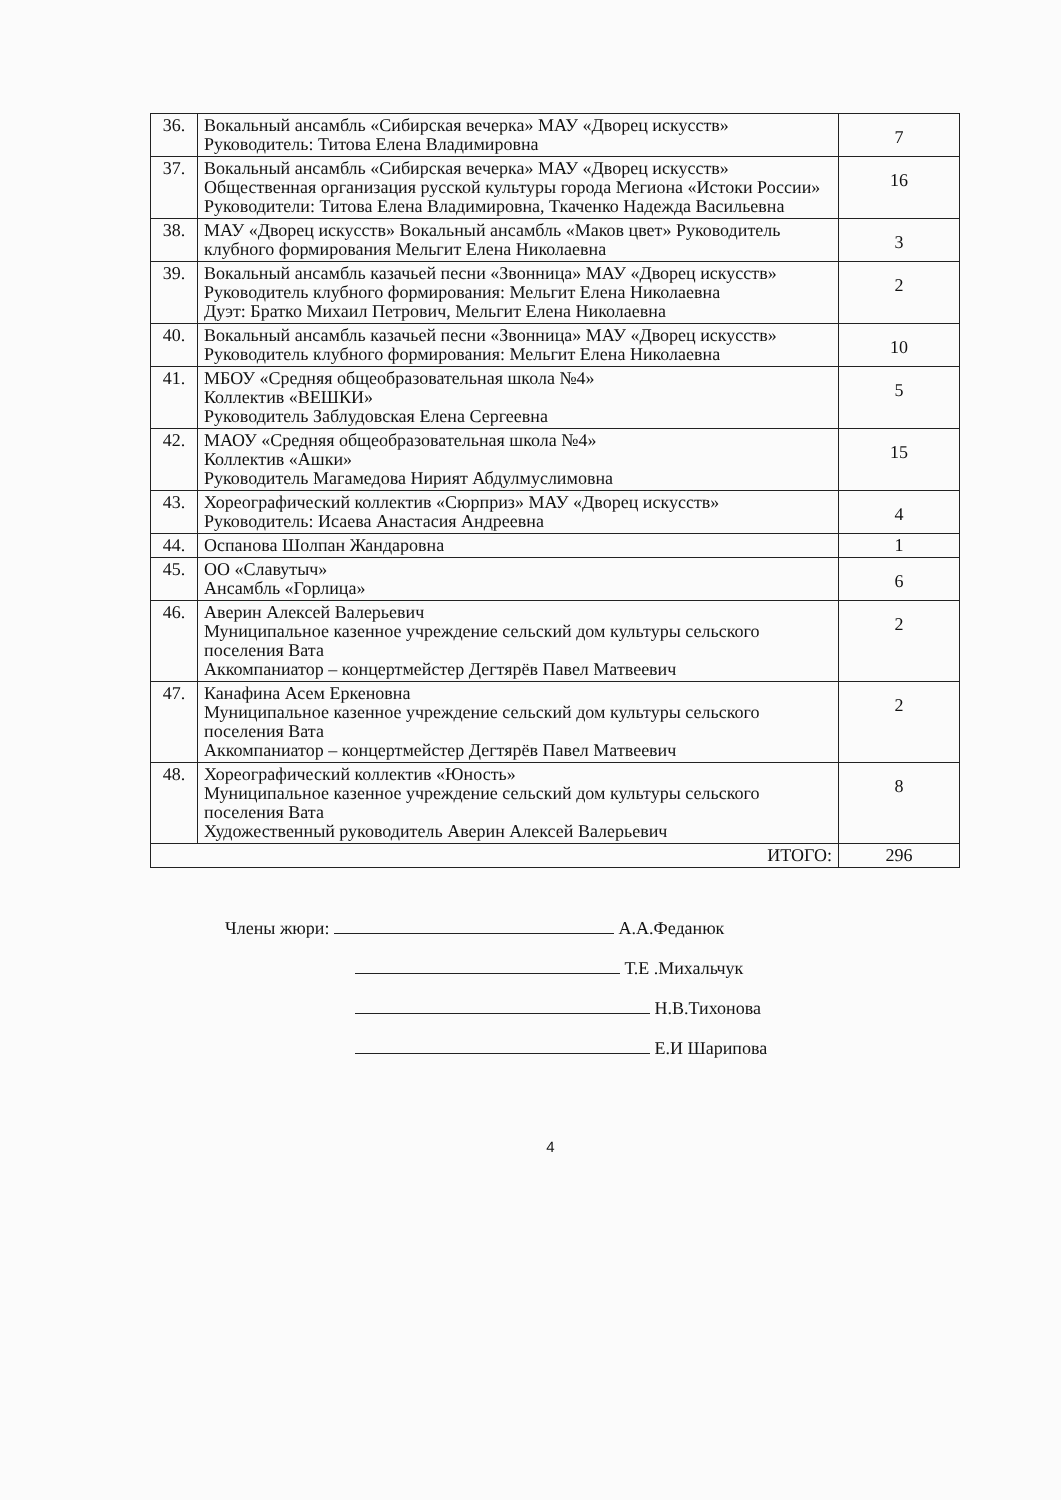| 36. | Вокальный ансамбль «Сибирская вечерка» МАУ «Дворец искусств» Руководитель: Титова Елена Владимировна | 7 |
| 37. | Вокальный ансамбль «Сибирская вечерка» МАУ «Дворец искусств» Общественная организация русской культуры города Мегиона «Истоки России» Руководители: Титова Елена Владимировна, Ткаченко Надежда Васильевна | 16 |
| 38. | МАУ «Дворец искусств» Вокальный ансамбль «Маков цвет» Руководитель клубного формирования Мельгит Елена Николаевна | 3 |
| 39. | Вокальный ансамбль казачьей песни «Звонница» МАУ «Дворец искусств» Руководитель клубного формирования: Мельгит Елена Николаевна Дуэт: Братко Михаил Петрович, Мельгит Елена Николаевна | 2 |
| 40. | Вокальный ансамбль казачьей песни «Звонница» МАУ «Дворец искусств» Руководитель клубного формирования: Мельгит Елена Николаевна | 10 |
| 41. | МБОУ «Средняя общеобразовательная школа №4» Коллектив «ВЕШКИ» Руководитель Заблудовская Елена Сергеевна | 5 |
| 42. | МАОУ «Средняя общеобразовательная школа №4» Коллектив «Ашки» Руководитель Магамедова Нирият Абдулмуслимовна | 15 |
| 43. | Хореографический коллектив «Сюрприз» МАУ «Дворец искусств» Руководитель: Исаева Анастасия Андреевна | 4 |
| 44. | Оспанова Шолпан Жандаровна | 1 |
| 45. | ОО «Славутыч» Ансамбль «Горлица» | 6 |
| 46. | Аверин Алексей Валерьевич Муниципальное казенное учреждение сельский дом культуры сельского поселения Вата Аккомпаниатор – концертмейстер Дегтярёв Павел Матвеевич | 2 |
| 47. | Канафина Асем Еркеновна Муниципальное казенное учреждение сельский дом культуры сельского поселения Вата Аккомпаниатор – концертмейстер Дегтярёв Павел Матвеевич | 2 |
| 48. | Хореографический коллектив «Юность» Муниципальное казенное учреждение сельский дом культуры сельского поселения Вата Художественный руководитель Аверин Алексей Валерьевич | 8 |
| ИТОГО: | | 296 |
Члены жюри: А.А.Феданюк
Т.Е .Михальчук
Н.В.Тихонова
Е.И Шарипова
4